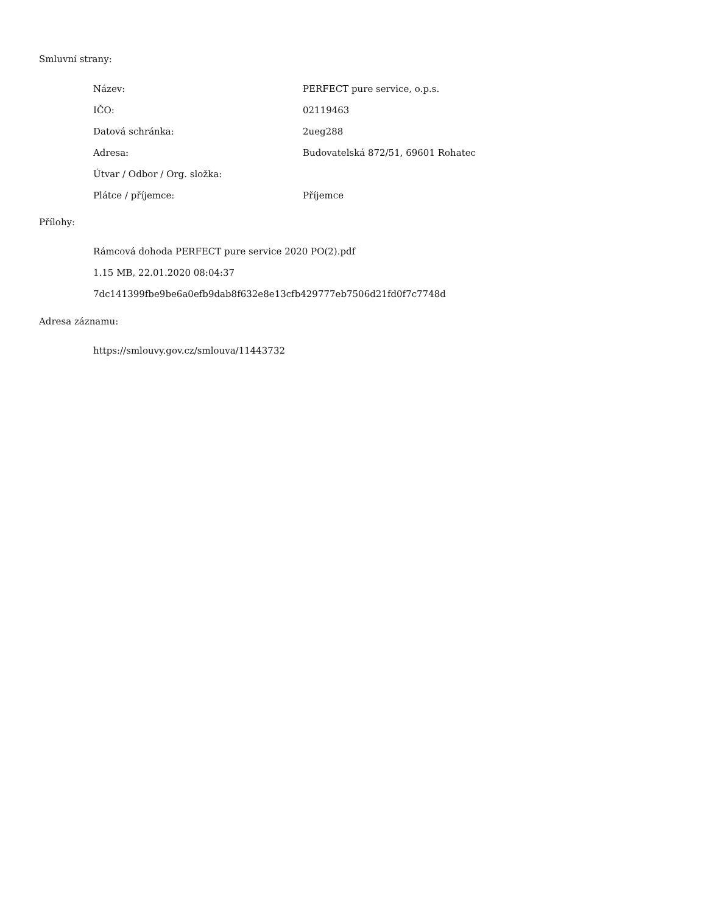Smluvní strany:
| Název: | PERFECT pure service, o.p.s. |
| IČO: | 02119463 |
| Datová schránka: | 2ueg288 |
| Adresa: | Budovatelská 872/51, 69601 Rohatec |
| Útvar / Odbor / Org. složka: | |
| Plátce / příjemce: | Příjemce |
Přílohy:
Rámcová dohoda PERFECT pure service 2020 PO(2).pdf
1.15 MB, 22.01.2020 08:04:37
7dc141399fbe9be6a0efb9dab8f632e8e13cfb429777eb7506d21fd0f7c7748d
Adresa záznamu:
https://smlouvy.gov.cz/smlouva/11443732